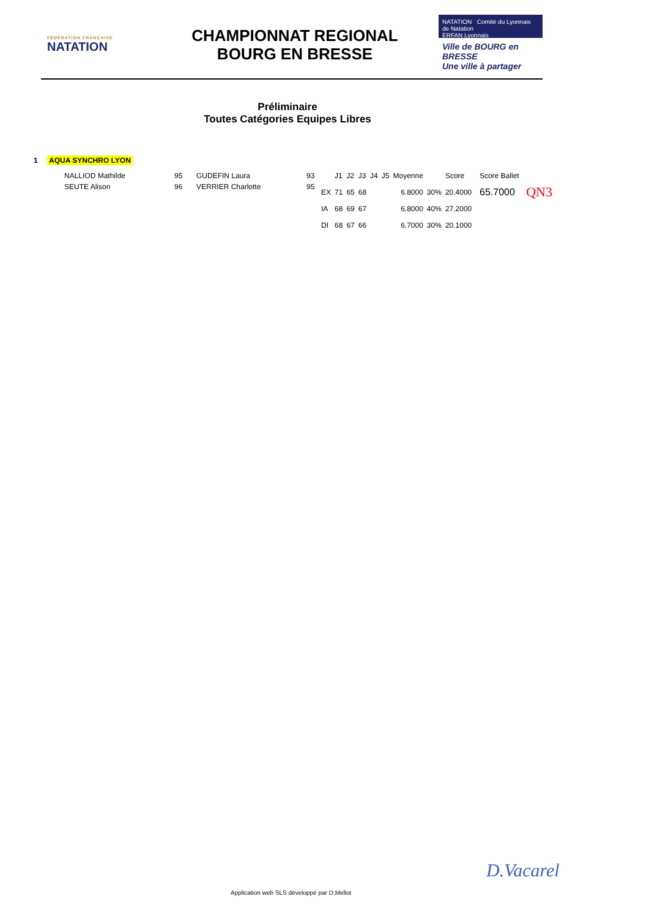FÉDÉRATION FRANÇAISE
NATATION
CHAMPIONNAT REGIONAL
BOURG EN BRESSE
NATATION Comité du Lyonnais de Natation
ERFAN Lyonnais
Ville de BOURG en BRESSE
Une ville à partager
Préliminaire
Toutes Catégories Equipes Libres
1 AQUA SYNCHRO LYON
| NALLIOD Mathilde | 95 | GUDEFIN Laura | 93 |
| SEUTE Alison | 96 | VERRIER Charlotte | 95 |
| | J1 | J2 | J3 | J4 | J5 | Moyenne | | Score | Score Ballet | |
| --- | --- | --- | --- | --- | --- | --- | --- | --- | --- | --- |
| EX | 71 | 65 | 68 | | | 6.8000 | 30% | 20.4000 | 65.7000 | QN3 |
| IA | 68 | 69 | 67 | | | 6.8000 | 40% | 27.2000 | | |
| DI | 68 | 67 | 66 | | | 6.7000 | 30% | 20.1000 | | |
Application web SLS développé par D.Mellot
D.Vacarel